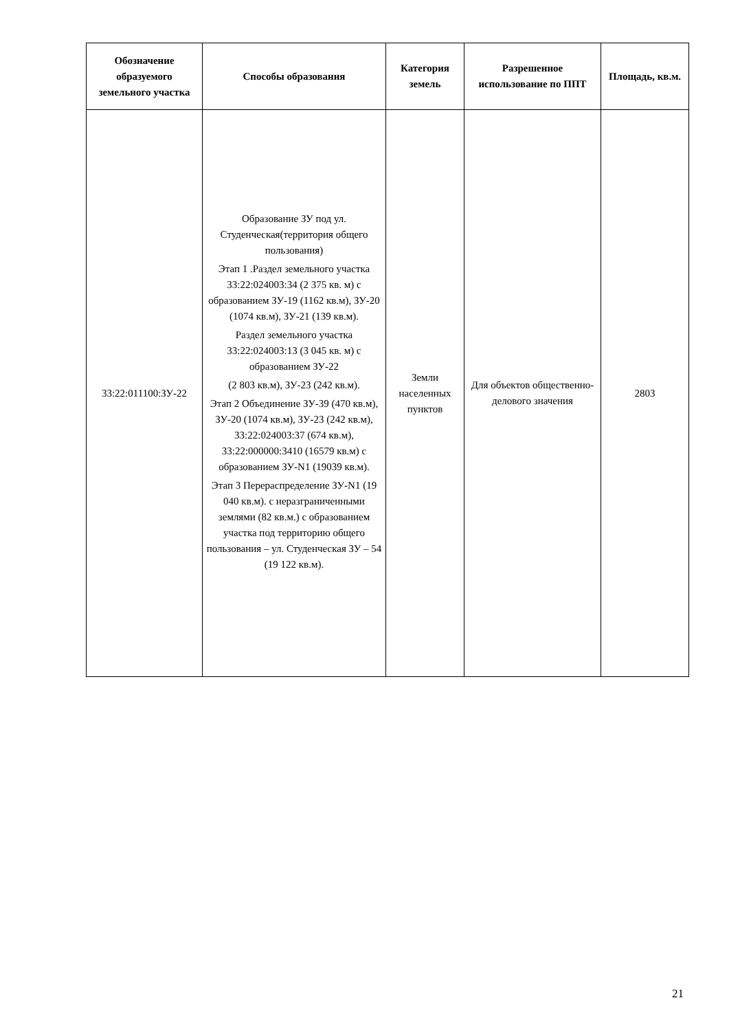| Обозначение образуемого земельного участка | Способы образования | Категория земель | Разрешенное использование по ППТ | Площадь, кв.м. |
| --- | --- | --- | --- | --- |
| 33:22:011100:ЗУ-22 | Образование ЗУ под ул. Студенческая(территория общего пользования) Этап 1 .Раздел земельного участка 33:22:024003:34 (2 375 кв. м) с образованием ЗУ-19 (1162 кв.м), ЗУ-20 (1074 кв.м), ЗУ-21 (139 кв.м). Раздел земельного участка 33:22:024003:13 (3 045 кв. м) с образованием ЗУ-22 (2 803 кв.м), ЗУ-23 (242 кв.м). Этап 2 Объединение ЗУ-39 (470 кв.м), ЗУ-20 (1074 кв.м), ЗУ-23 (242 кв.м), 33:22:024003:37 (674 кв.м), 33:22:000000:3410 (16579 кв.м) с образованием ЗУ-N1 (19039 кв.м). Этап 3 Перераспределение ЗУ-N1 (19 040 кв.м). с неразграниченными землями (82 кв.м.) с образованием участка под территорию общего пользования – ул. Студенческая ЗУ – 54 (19 122 кв.м). | Земли населенных пунктов | Для объектов общественно-делового значения | 2803 |
21